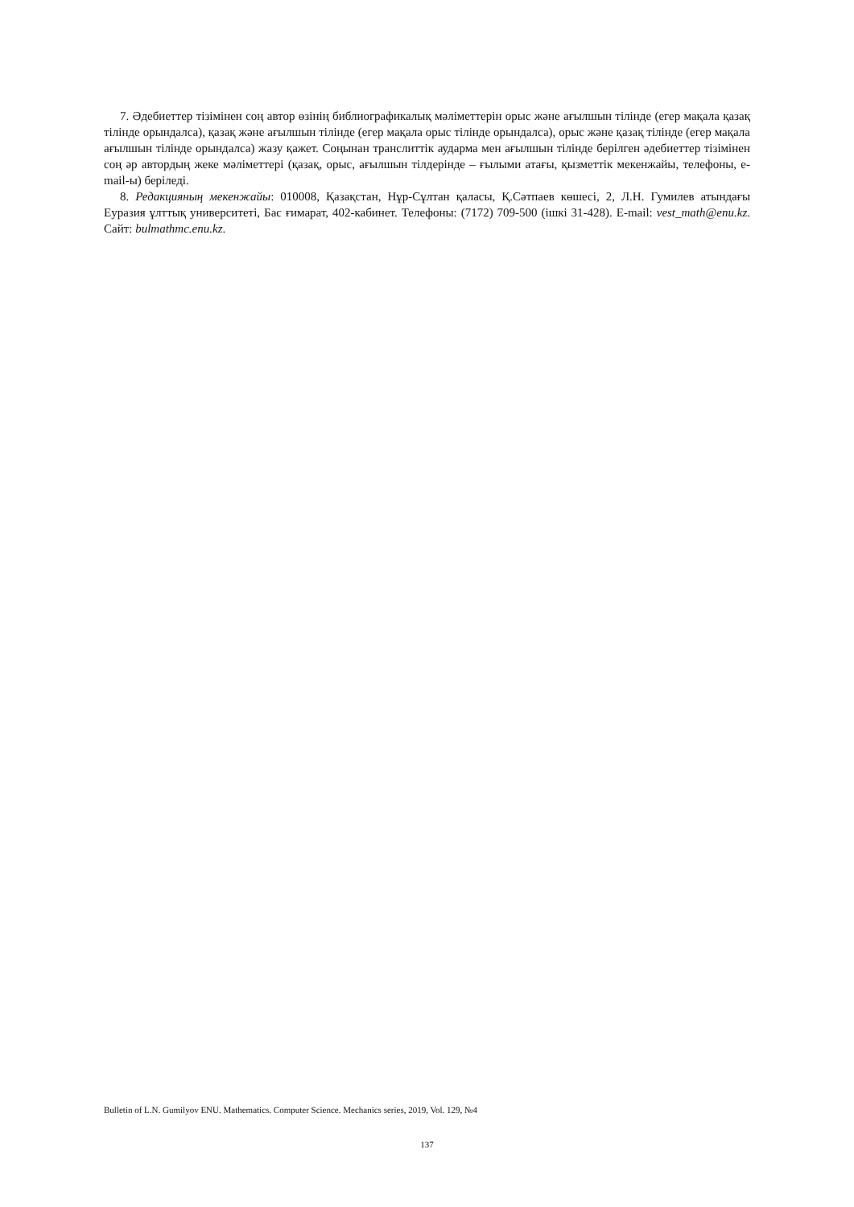7. Әдебиеттер тізімінен соң автор өзінің библиографикалық мәліметтерін орыс және ағылшын тілінде (егер мақала қазақ тілінде орындалса), қазақ және ағылшын тілінде (егер мақала орыс тілінде орындалса), орыс және қазақ тілінде (егер мақала ағылшын тілінде орындалса) жазу қажет. Соңынан транслиттік аударма мен ағылшын тілінде берілген әдебиеттер тізімінен соң әр автордың жеке мәліметтері (қазақ, орыс, ағылшын тілдерінде – ғылыми атағы, қызметтік мекенжайы, телефоны, e-mail-ы) беріледі.
8. Редакцияның мекенжайы: 010008, Қазақстан, Нұр-Сұлтан қаласы, Қ.Сәтпаев көшесі, 2, Л.Н. Гумилев атындағы Еуразия ұлттық университеті, Бас ғимарат, 402-кабинет. Телефоны: (7172) 709-500 (ішкі 31-428). E-mail: vest_math@enu.kz. Сайт: bulmathmc.enu.kz.
Bulletin of L.N. Gumilyov ENU. Mathematics. Computer Science. Mechanics series, 2019, Vol. 129, №4
137